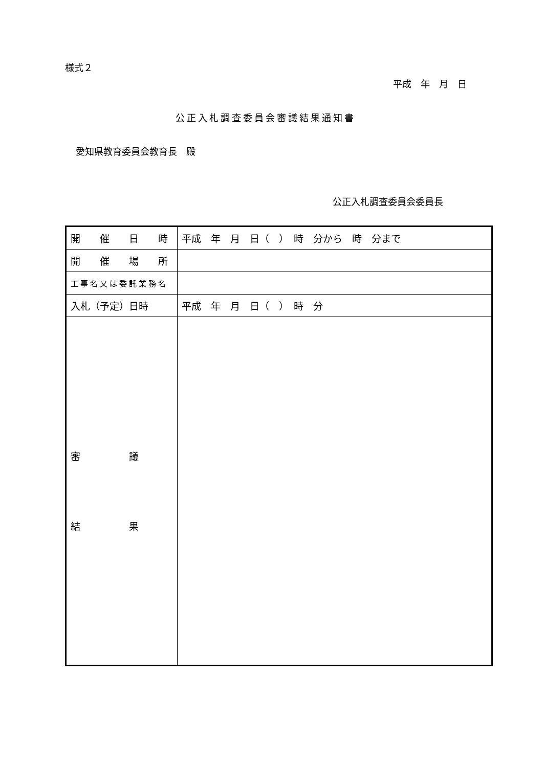様式２
平成　年　月　日
公正入札調査委員会審議結果通知書
愛知県教育委員会教育長　殿
公正入札調査委員会委員長
| 開 催 日 時 | 平成 年 月 日（ ） 時 分から 時 分まで |
| 開 催 場 所 | |
| 工事名又は委託業務名 | |
| 入札（予定）日時 | 平成 年 月 日（ ） 時 分 |
| 審 議 結 果 | |